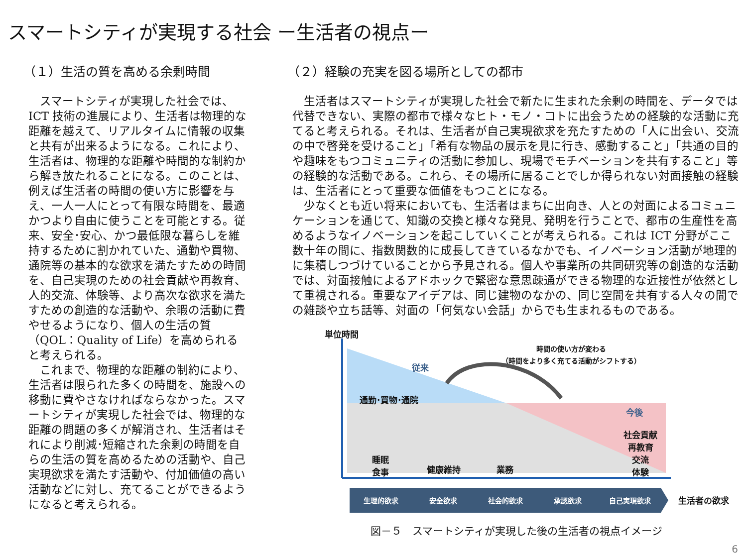スマートシティが実現する社会 ー生活者の視点ー
（１）生活の質を高める余剰時間
　スマートシティが実現した社会では、ICT 技術の進展により、生活者は物理的な距離を越えて、リアルタイムに情報の収集と共有が出来るようになる。これにより、生活者は、物理的な距離や時間的な制約から解き放たれることになる。このことは、例えば生活者の時間の使い方に影響を与え、一人一人にとって有限な時間を、最適かつより自由に使うことを可能とする。従来、安全･安心、かつ最低限な暮らしを維持するために割かれていた、通勤や買物、通院等の基本的な欲求を満たすための時間を、自己実現のための社会貢献や再教育、人的交流、体験等、より高次な欲求を満たすための創造的な活動や、余暇の活動に費やせるようになり、個人の生活の質（QOL：Quality of Life）を高められると考えられる。
　これまで、物理的な距離の制約により、生活者は限られた多くの時間を、施設への 移動に費やさなければならなかった。スマートシティが実現した社会では、物理的な 距離の問題の多くが解消され、生活者はそれにより削減･短縮された余剰の時間を自らの生活の質を高めるための活動や、自己実現欲求を満たす活動や、付加価値の高い活動などに対し、充てることができるようになると考えられる。
（２）経験の充実を図る場所としての都市
　生活者はスマートシティが実現した社会で新たに生まれた余剰の時間を、データでは代替できない、実際の都市で様々なヒト・モノ・コトに出会うための経験的な活動に充てると考えられる。それは、生活者が自己実現欲求を充たすための「人に出会い、交流の中で啓発を受けること」「希有な物品の展示を見に行き、感動すること」「共通の目的や趣味をもつコミュニティの活動に参加し、現場でモチベーションを共有すること」等の経験的な活動である。これら、その場所に居ることでしか得られない対面接触の経験は、生活者にとって重要な価値をもつことになる。
　少なくとも近い将来においても、生活者はまちに出向き、人との対面によるコミュニケーションを通じて、知識の交換と様々な発見、発明を行うことで、都市の生産性を高めるようなイノベーションを起こしていくことが考えられる。これは ICT 分野がここ数十年の間に、指数関数的に成長してきているなかでも、イノベーション活動が地理的に集積しつづけていることから予見される。個人や事業所の共同研究等の創造的な活動では、対面接触によるアドホックで緊密な意思疎通ができる物理的な近接性が依然として重視される。重要なアイデアは、同じ建物のなかの、同じ空間を共有する人々の間での雑談や立ち話等、対面の「何気ない会話」からでも生まれるものである。
単位時間
時間の使い方が変わる
（時間をより多く充てる活動がシフトする）
従来
通勤･買物･通院
今後
社会貢献
再教育
交流
体験
睡眠
食事
健康維持 業務
生理的欲求 安全欲求 社会的欲求 承認欲求 自己実現欲求 生活者の欲求
図－５　スマートシティが実現した後の生活者の視点イメージ
6